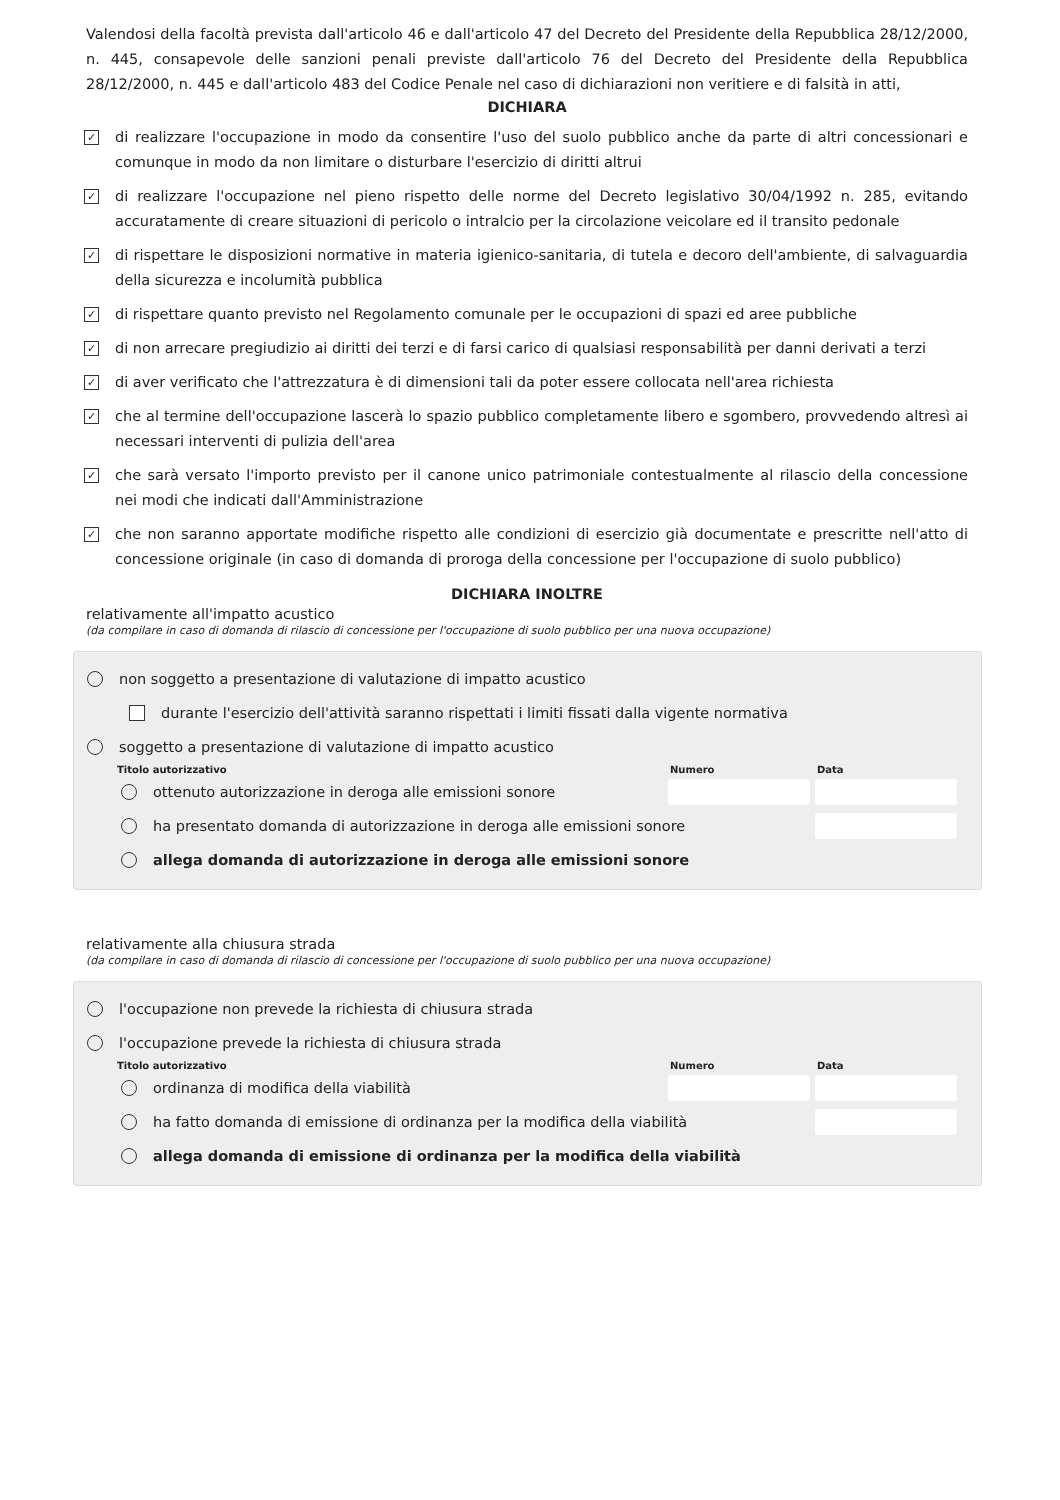Valendosi della facoltà prevista dall'articolo 46 e dall'articolo 47 del Decreto del Presidente della Repubblica 28/12/2000, n. 445, consapevole delle sanzioni penali previste dall'articolo 76 del Decreto del Presidente della Repubblica 28/12/2000, n. 445 e dall'articolo 483 del Codice Penale nel caso di dichiarazioni non veritiere e di falsità in atti,
DICHIARA
✓ di realizzare l'occupazione in modo da consentire l'uso del suolo pubblico anche da parte di altri concessionari e comunque in modo da non limitare o disturbare l'esercizio di diritti altrui
✓ di realizzare l'occupazione nel pieno rispetto delle norme del Decreto legislativo 30/04/1992 n. 285, evitando accuratamente di creare situazioni di pericolo o intralcio per la circolazione veicolare ed il transito pedonale
✓ di rispettare le disposizioni normative in materia igienico-sanitaria, di tutela e decoro dell'ambiente, di salvaguardia della sicurezza e incolumità pubblica
✓ di rispettare quanto previsto nel Regolamento comunale per le occupazioni di spazi ed aree pubbliche
✓ di non arrecare pregiudizio ai diritti dei terzi e di farsi carico di qualsiasi responsabilità per danni derivati a terzi
✓ di aver verificato che l'attrezzatura è di dimensioni tali da poter essere collocata nell'area richiesta
✓ che al termine dell'occupazione lascerà lo spazio pubblico completamente libero e sgombero, provvedendo altresì ai necessari interventi di pulizia dell'area
✓ che sarà versato l'importo previsto per il canone unico patrimoniale contestualmente al rilascio della concessione nei modi che indicati dall'Amministrazione
✓ che non saranno apportate modifiche rispetto alle condizioni di esercizio già documentate e prescritte nell'atto di concessione originale (in caso di domanda di proroga della concessione per l'occupazione di suolo pubblico)
DICHIARA INOLTRE
relativamente all'impatto acustico
(da compilare in caso di domanda di rilascio di concessione per l'occupazione di suolo pubblico per una nuova occupazione)
non soggetto a presentazione di valutazione di impatto acustico
durante l'esercizio dell'attività saranno rispettati i limiti fissati dalla vigente normativa
soggetto a presentazione di valutazione di impatto acustico
Titolo autorizzativo Numero Data
ottenuto autorizzazione in deroga alle emissioni sonore
ha presentato domanda di autorizzazione in deroga alle emissioni sonore
allega domanda di autorizzazione in deroga alle emissioni sonore
relativamente alla chiusura strada
(da compilare in caso di domanda di rilascio di concessione per l'occupazione di suolo pubblico per una nuova occupazione)
l'occupazione non prevede la richiesta di chiusura strada
l'occupazione prevede la richiesta di chiusura strada
Titolo autorizzativo Numero Data
ordinanza di modifica della viabilità
ha fatto domanda di emissione di ordinanza per la modifica della viabilità
allega domanda di emissione di ordinanza per la modifica della viabilità